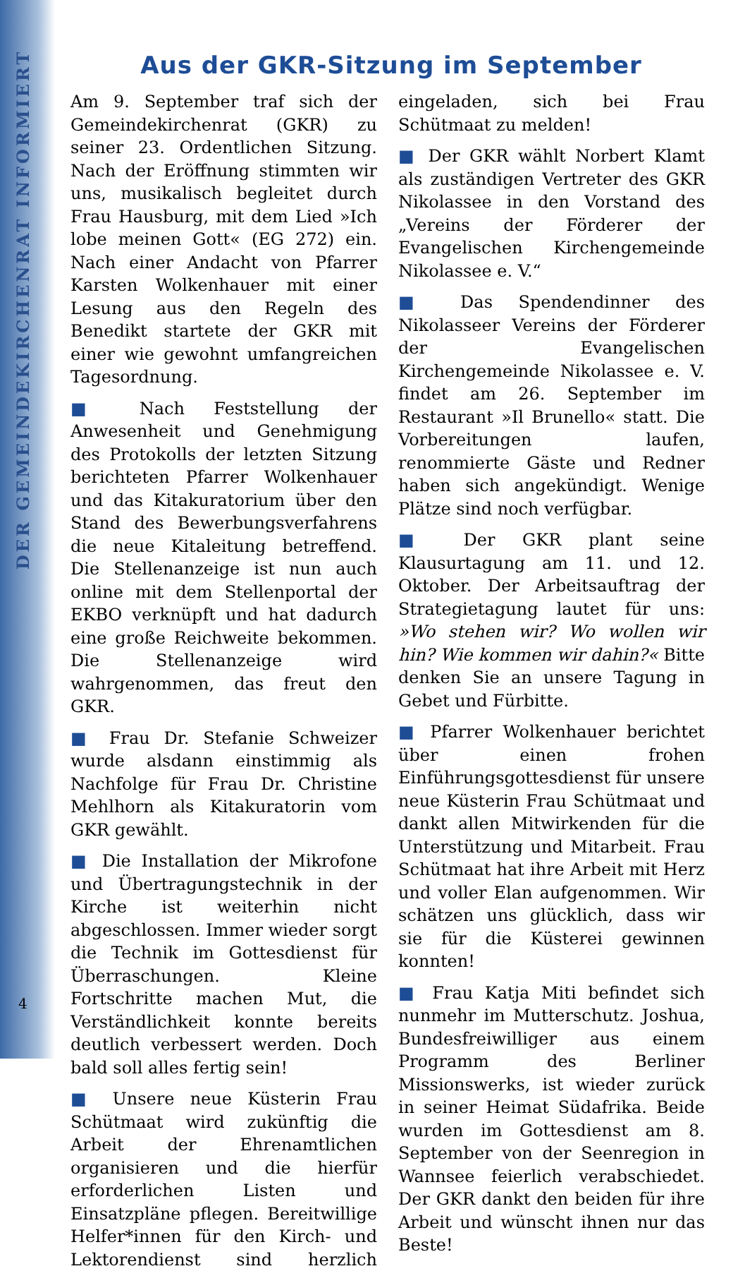DER GEMEINDEKIRCHENRAT INFORMIERT
Aus der GKR-Sitzung im September
Am 9. September traf sich der Gemeindekirchenrat (GKR) zu seiner 23. Ordentlichen Sitzung. Nach der Eröffnung stimmten wir uns, musikalisch begleitet durch Frau Hausburg, mit dem Lied »Ich lobe meinen Gott« (EG 272) ein. Nach einer Andacht von Pfarrer Karsten Wolkenhauer mit einer Lesung aus den Regeln des Benedikt startete der GKR mit einer wie gewohnt umfangreichen Tagesordnung.
■ Nach Feststellung der Anwesenheit und Genehmigung des Protokolls der letzten Sitzung berichteten Pfarrer Wolkenhauer und das Kitakuratorium über den Stand des Bewerbungsverfahrens die neue Kitaleitung betreffend. Die Stellenanzeige ist nun auch online mit dem Stellenportal der EKBO verknüpft und hat dadurch eine große Reichweite bekommen. Die Stellenanzeige wird wahrgenommen, das freut den GKR.
■ Frau Dr. Stefanie Schweizer wurde alsdann einstimmig als Nachfolge für Frau Dr. Christine Mehlhorn als Kitakuratorin vom GKR gewählt.
■ Die Installation der Mikrofone und Übertragungstechnik in der Kirche ist weiterhin nicht abgeschlossen. Immer wieder sorgt die Technik im Gottesdienst für Überraschungen. Kleine Fortschritte machen Mut, die Verständlichkeit konnte bereits deutlich verbessert werden. Doch bald soll alles fertig sein!
■ Unsere neue Küsterin Frau Schütmaat wird zukünftig die Arbeit der Ehrenamtlichen organisieren und die hierfür erforderlichen Listen und Einsatzpläne pflegen. Bereitwillige Helfer*innen für den Kirch- und Lektorendienst sind herzlich eingeladen, sich bei Frau Schütmaat zu melden!
■ Der GKR wählt Norbert Klamt als zuständigen Vertreter des GKR Nikolassee in den Vorstand des „Vereins der Förderer der Evangelischen Kirchengemeinde Nikolassee e. V.“
■ Das Spendendinner des Nikolasseer Vereins der Förderer der Evangelischen Kirchengemeinde Nikolassee e. V. findet am 26. September im Restaurant »Il Brunello« statt. Die Vorbereitungen laufen, renommierte Gäste und Redner haben sich angekündigt. Wenige Plätze sind noch verfügbar.
■ Der GKR plant seine Klausurtagung am 11. und 12. Oktober. Der Arbeitsauftrag der Strategietagung lautet für uns: »Wo stehen wir? Wo wollen wir hin? Wie kommen wir dahin?« Bitte denken Sie an unsere Tagung in Gebet und Fürbitte.
■ Pfarrer Wolkenhauer berichtet über einen frohen Einführungsgottesdienst für unsere neue Küsterin Frau Schütmaat und dankt allen Mitwirkenden für die Unterstützung und Mitarbeit. Frau Schütmaat hat ihre Arbeit mit Herz und voller Elan aufgenommen. Wir schätzen uns glücklich, dass wir sie für die Küsterei gewinnen konnten!
■ Frau Katja Miti befindet sich nunmehr im Mutterschutz. Joshua, Bundesfreiwilliger aus einem Programm des Berliner Missionswerks, ist wieder zurück in seiner Heimat Südafrika. Beide wurden im Gottesdienst am 8. September von der Seenregion in Wannsee feierlich verabschiedet. Der GKR dankt den beiden für ihre Arbeit und wünscht ihnen nur das Beste!
4